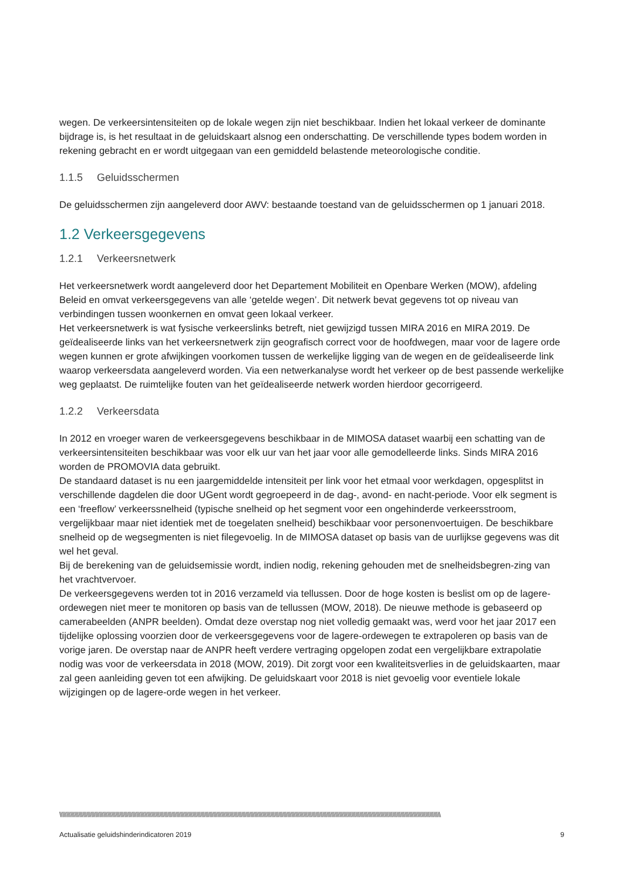wegen. De verkeersintensiteiten op de lokale wegen zijn niet beschikbaar. Indien het lokaal verkeer de dominante bijdrage is, is het resultaat in de geluidskaart alsnog een onderschatting. De verschillende types bodem worden in rekening gebracht en er wordt uitgegaan van een gemiddeld belastende meteorologische conditie.
1.1.5 Geluidsschermen
De geluidsschermen zijn aangeleverd door AWV: bestaande toestand van de geluidsschermen op 1 januari 2018.
1.2 Verkeersgegevens
1.2.1 Verkeersnetwerk
Het verkeersnetwerk wordt aangeleverd door het Departement Mobiliteit en Openbare Werken (MOW), afdeling Beleid en omvat verkeersgegevens van alle ‘getelde wegen’. Dit netwerk bevat gegevens tot op niveau van verbindingen tussen woonkernen en omvat geen lokaal verkeer.
Het verkeersnetwerk is wat fysische verkeerslinks betreft, niet gewijzigd tussen MIRA 2016 en MIRA 2019. De geïdealiseerde links van het verkeersnetwerk zijn geografisch correct voor de hoofdwegen, maar voor de lagere orde wegen kunnen er grote afwijkingen voorkomen tussen de werkelijke ligging van de wegen en de geïdealiseerde link waarop verkeersdata aangeleverd worden. Via een netwerkanalyse wordt het verkeer op de best passende werkelijke weg geplaatst. De ruimtelijke fouten van het geïdealiseerde netwerk worden hierdoor gecorrigeerd.
1.2.2 Verkeersdata
In 2012 en vroeger waren de verkeersgegevens beschikbaar in de MIMOSA dataset waarbij een schatting van de verkeersintensiteiten beschikbaar was voor elk uur van het jaar voor alle gemodelleerde links. Sinds MIRA 2016 worden de PROMOVIA data gebruikt.
De standaard dataset is nu een jaargemiddelde intensiteit per link voor het etmaal voor werkdagen, opgesplitst in verschillende dagdelen die door UGent wordt gegroepeerd in de dag-, avond- en nacht-periode. Voor elk segment is een ‘freeflow’ verkeerssnelheid (typische snelheid op het segment voor een ongehinderde verkeersstroom, vergelijkbaar maar niet identiek met de toegelaten snelheid) beschikbaar voor personenvoertuigen. De beschikbare snelheid op de wegsegmenten is niet filegevoelig. In de MIMOSA dataset op basis van de uurlijkse gegevens was dit wel het geval.
Bij de berekening van de geluidsemissie wordt, indien nodig, rekening gehouden met de snelheidsbegren-zing van het vrachtvervoer.
De verkeersgegevens werden tot in 2016 verzameld via tellussen. Door de hoge kosten is beslist om op de lagere-ordewegen niet meer te monitoren op basis van de tellussen (MOW, 2018). De nieuwe methode is gebaseerd op camerabeelden (ANPR beelden). Omdat deze overstap nog niet volledig gemaakt was, werd voor het jaar 2017 een tijdelijke oplossing voorzien door de verkeersgegevens voor de lagere-ordewegen te extrapoleren op basis van de vorige jaren. De overstap naar de ANPR heeft verdere vertraging opgelopen zodat een vergelijkbare extrapolatie nodig was voor de verkeersdata in 2018 (MOW, 2019). Dit zorgt voor een kwaliteitsverlies in de geluidskaarten, maar zal geen aanleiding geven tot een afwijking. De geluidskaart voor 2018 is niet gevoelig voor eventiele lokale wijzigingen op de lagere-orde wegen in het verkeer.
\\\\\\\\\\\\\\\\\\\\\\\\\\\\\\\\\\\\\\\\\\\\\\\\\\\\\\\\\\\\\\\\\\\\\\\\\\\\\\\\\\\\\\\\\\\\\\\\\\\\\\\\\\\\\\\\\\\\\\\\\\\\\\\\\\\\\\\\\\\\\\\\\\\\\\\\\\\\\\\\\\\\\\\\\\\\\\\\\\\\\\\\\\\\\\\\\\\\\\\\\\\\\\\\\\\\\\\\\\\\\\\\\\\\\\\\\\\\\\\\\\\\\\\\\\\\\\\\\\\\\\\\\\\\\\\\\\\\\\
Actualisatie geluidshinderindicatoren 2019 9